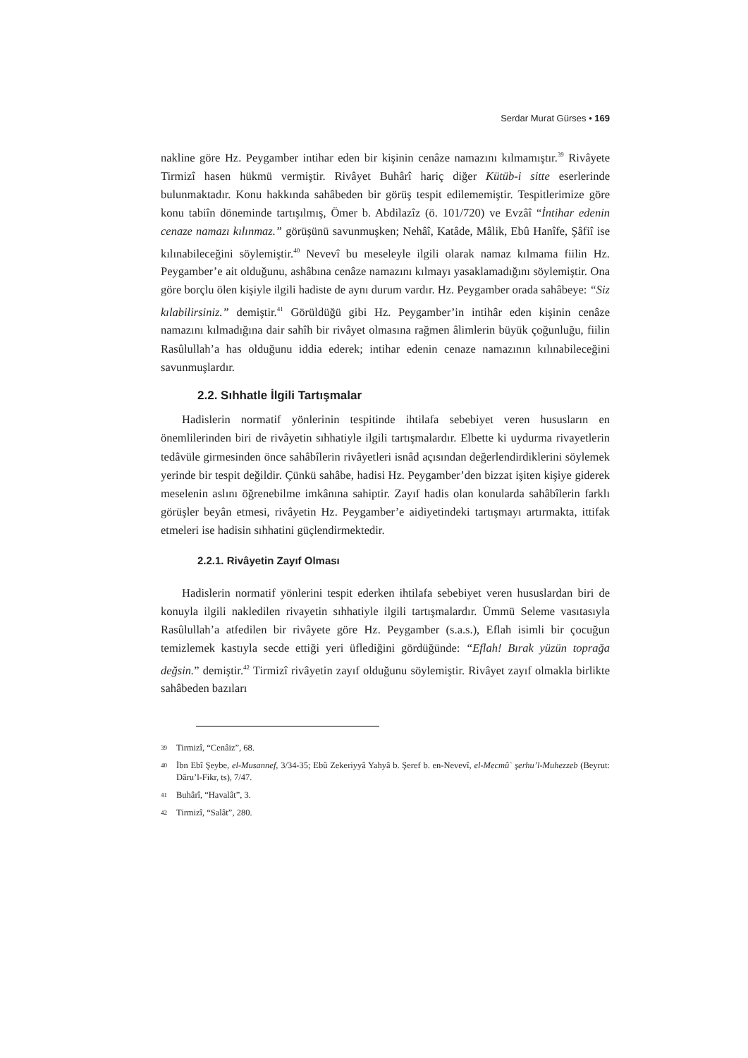Serdar Murat Gürses • 169
nakline göre Hz. Peygamber intihar eden bir kişinin cenâze namazını kılmamıştır.<sup>39</sup> Rivâyete Tirmizî hasen hükmü vermiştir. Rivâyet Buhârî hariç diğer Kütüb-i sitte eserlerinde bulunmaktadır. Konu hakkında sahâbeden bir görüş tespit edilememiştir. Tespitlerimize göre konu tabiîn döneminde tartışılmış, Ömer b. Abdilazîz (ö. 101/720) ve Evzâî “İntihar edenin cenaze namazı kılınmaz.” görüşünü savunmuşken; Nehâî, Katâde, Mâlik, Ebû Hanîfe, Şâfiî ise kılınabileceğini söylemiştir.<sup>40</sup> Nevevî bu meseleyle ilgili olarak namaz kılmama fiilin Hz. Peygamber’e ait olduğunu, ashâbına cenâze namazını kılmayı yasaklamadığını söylemiştir. Ona göre borçlu ölen kişiyle ilgili hadiste de aynı durum vardır. Hz. Peygamber orada sahâbeye: “Siz kılabilirsiniz.” demiştir.<sup>41</sup> Görüldüğü gibi Hz. Peygamber’in intihâr eden kişinin cenâze namazını kılmadığına dair sahîh bir rivâyet olmasına rağmen âlimlerin büyük çoğunluğu, fiilin Rasûlullah’a has olduğunu iddia ederek; intihar edenin cenaze namazının kılınabileceğini savunmuşlardır.
2.2. Sıhhatle İlgili Tartışmalar
Hadislerin normatif yönlerinin tespitinde ihtilafa sebebiyet veren hususların en önemlilerinden biri de rivâyetin sıhhatiyle ilgili tartışmalardır. Elbette ki uydurma rivayetlerin tedâvüle girmesinden önce sahâbîlerin rivâyetleri isnâd açısından değerlendirdiklerini söylemek yerinde bir tespit değildir. Çünkü sahâbe, hadisi Hz. Peygamber’den bizzat işiten kişiye giderek meselenin aslını öğrenebilme imkânına sahiptir. Zayıf hadis olan konularda sahâbîlerin farklı görüşler beyân etmesi, rivâyetin Hz. Peygamber’e aidiyetindeki tartışmayı artırmakta, ittifak etmeleri ise hadisin sıhhatini güçlendirmektedir.
2.2.1. Rivâyetin Zayıf Olması
Hadislerin normatif yönlerini tespit ederken ihtilafa sebebiyet veren hususlardan biri de konuyla ilgili nakledilen rivayetin sıhhatiyle ilgili tartışmalardır. Ümmü Seleme vasıtasıyla Rasûlullah’a atfedilen bir rivâyete göre Hz. Peygamber (s.a.s.), Eflah isimli bir çocuğun temizlemek kastıyla secde ettiği yeri üflediğini gördüğünde: “Eflah! Bırak yüzün toprağa değsin.” demiştir.<sup>42</sup> Tirmizî rivâyetin zayıf olduğunu söylemiştir. Rivâyet zayıf olmakla birlikte sahâbeden bazıları
39 Tirmizî, “Cenâiz”, 68.
40 İbn Ebî Şeybe, el-Musannef, 3/34-35; Ebû Zekeriyyâ Yahyâ b. Şeref b. en-Nevevî, el-Mecmûʿ şerhu’l-Muhezzeb (Beyrut: Dâru’l-Fikr, ts), 7/47.
41 Buhârî, “Havalât”, 3.
42 Tirmizî, “Salât”, 280.